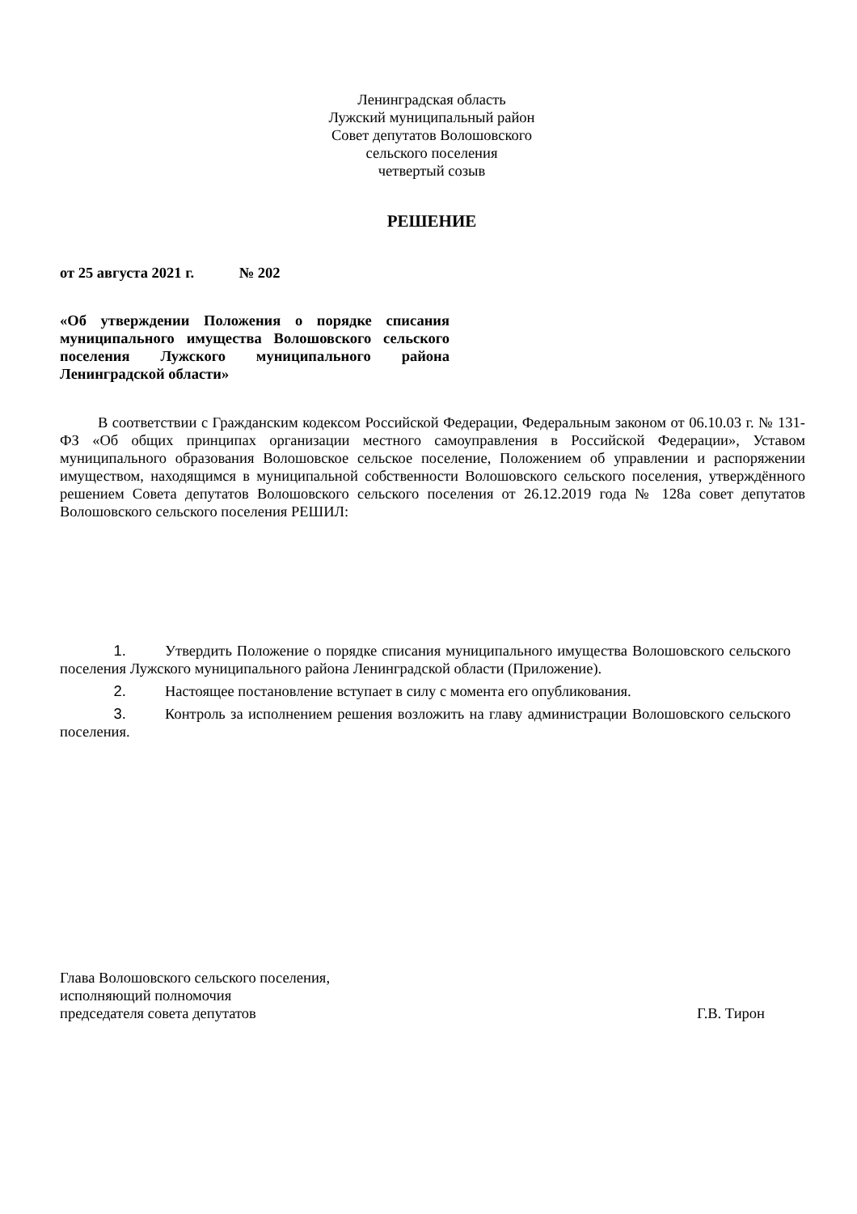Ленинградская область
Лужский муниципальный район
Совет депутатов Волошовского сельского поселения
четвертый созыв
РЕШЕНИЕ
от 25 августа 2021 г. № 202
«Об утверждении Положения о порядке списания муниципального имущества Волошовского сельского поселения Лужского муниципального района Ленинградской области»
В соответствии с Гражданским кодексом Российской Федерации, Федеральным законом от 06.10.03 г. № 131-ФЗ «Об общих принципах организации местного самоуправления в Российской Федерации», Уставом муниципального образования Волошовское сельское поселение, Положением об управлении и распоряжении имуществом, находящимся в муниципальной собственности Волошовского сельского поселения, утверждённого решением Совета депутатов Волошовского сельского поселения от 26.12.2019 года № 128а совет депутатов Волошовского сельского поселения РЕШИЛ:
1. Утвердить Положение о порядке списания муниципального имущества Волошовского сельского поселения Лужского муниципального района Ленинградской области (Приложение).
2. Настоящее постановление вступает в силу с момента его опубликования.
3. Контроль за исполнением решения возложить на главу администрации Волошовского сельского поселения.
Глава Волошовского сельского поселения,
исполняющий полномочия
председателя совета депутатов
Г.В. Тирон